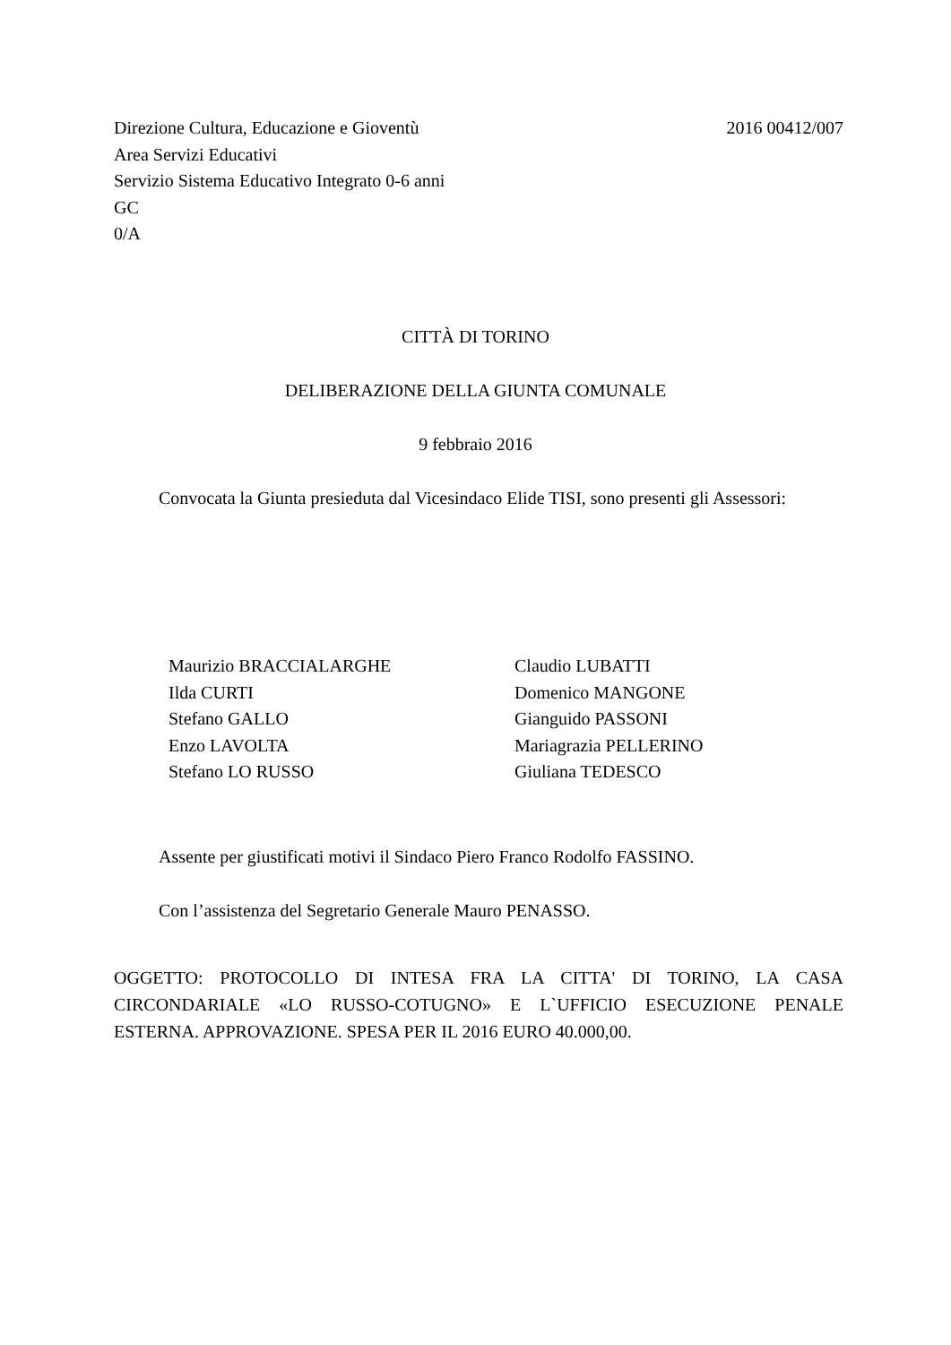2016 00412/007 Direzione Cultura, Educazione e Gioventù
Area Servizi Educativi
Servizio Sistema Educativo Integrato 0-6 anni
GC
0/A
CITTÀ DI TORINO
DELIBERAZIONE DELLA GIUNTA COMUNALE
9 febbraio 2016
Convocata la Giunta presieduta dal Vicesindaco Elide TISI, sono presenti gli Assessori:
Maurizio BRACCIALARGHE
Ilda CURTI
Stefano GALLO
Enzo LAVOLTA
Stefano LO RUSSO
Claudio LUBATTI
Domenico MANGONE
Gianguido PASSONI
Mariagrazia PELLERINO
Giuliana TEDESCO
Assente per giustificati motivi il Sindaco Piero Franco Rodolfo FASSINO.
Con l’assistenza del Segretario Generale Mauro PENASSO.
OGGETTO: PROTOCOLLO DI INTESA FRA LA CITTA' DI TORINO, LA CASA CIRCONDARIALE «LO RUSSO-COTUGNO» E L`UFFICIO ESECUZIONE PENALE ESTERNA. APPROVAZIONE. SPESA PER IL 2016 EURO 40.000,00.